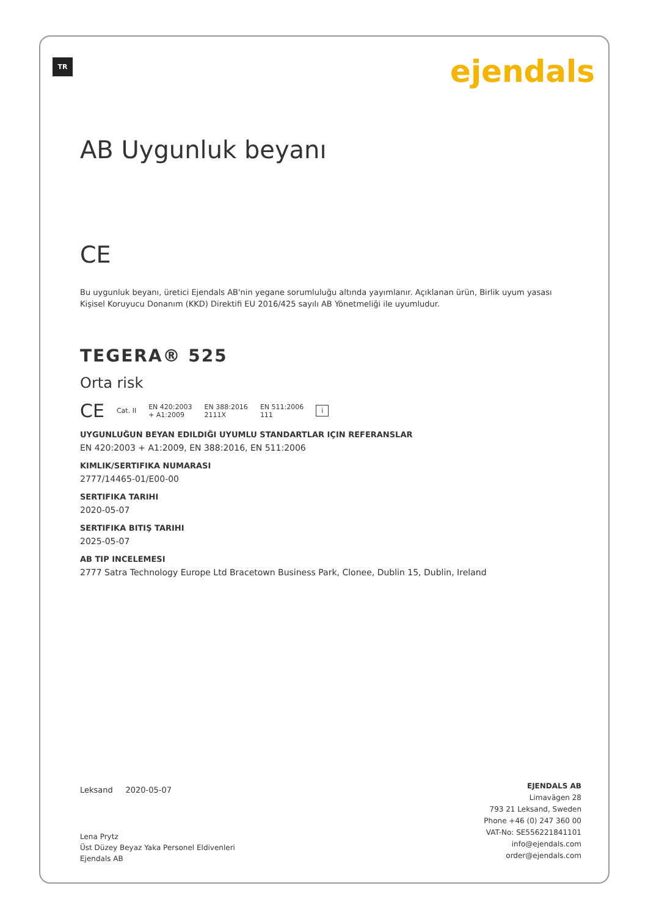TR ejendals
AB Uygunluk beyanı
CE
Bu uygunluk beyanı, üretici Ejendals AB'nin yegane sorumluluğu altında yayımlanır. Açıklanan ürün, Birlik uyum yasası Kişisel Koruyucu Donanım (KKD) Direktifi EU 2016/425 sayılı AB Yönetmeliği ile uyumludur.
TEGERA® 525
Orta risk
CE Cat. II EN 420:2003
+ A1:2009 EN 388:2016
2111X EN 511:2006
111 i
UYGUNLUĞUN BEYAN EDILDIĞI UYUMLU STANDARTLAR IÇIN REFERANSLAR
EN 420:2003 + A1:2009, EN 388:2016, EN 511:2006
KIMLIK/SERTIFIKA NUMARASI
2777/14465-01/E00-00
SERTIFIKA TARIHI
2020-05-07
SERTIFIKA BITIŞ TARIHI
2025-05-07
AB TIP INCELEMESI
2777 Satra Technology Europe Ltd Bracetown Business Park, Clonee, Dublin 15, Dublin, Ireland
Leksand 2020-05-07
Lena Prytz
Üst Düzey Beyaz Yaka Personel Eldivenleri
Ejendals AB
EJENDALS AB
Limavägen 28
793 21 Leksand, Sweden
Phone +46 (0) 247 360 00
VAT-No: SE556221841101
info@ejendals.com
order@ejendals.com